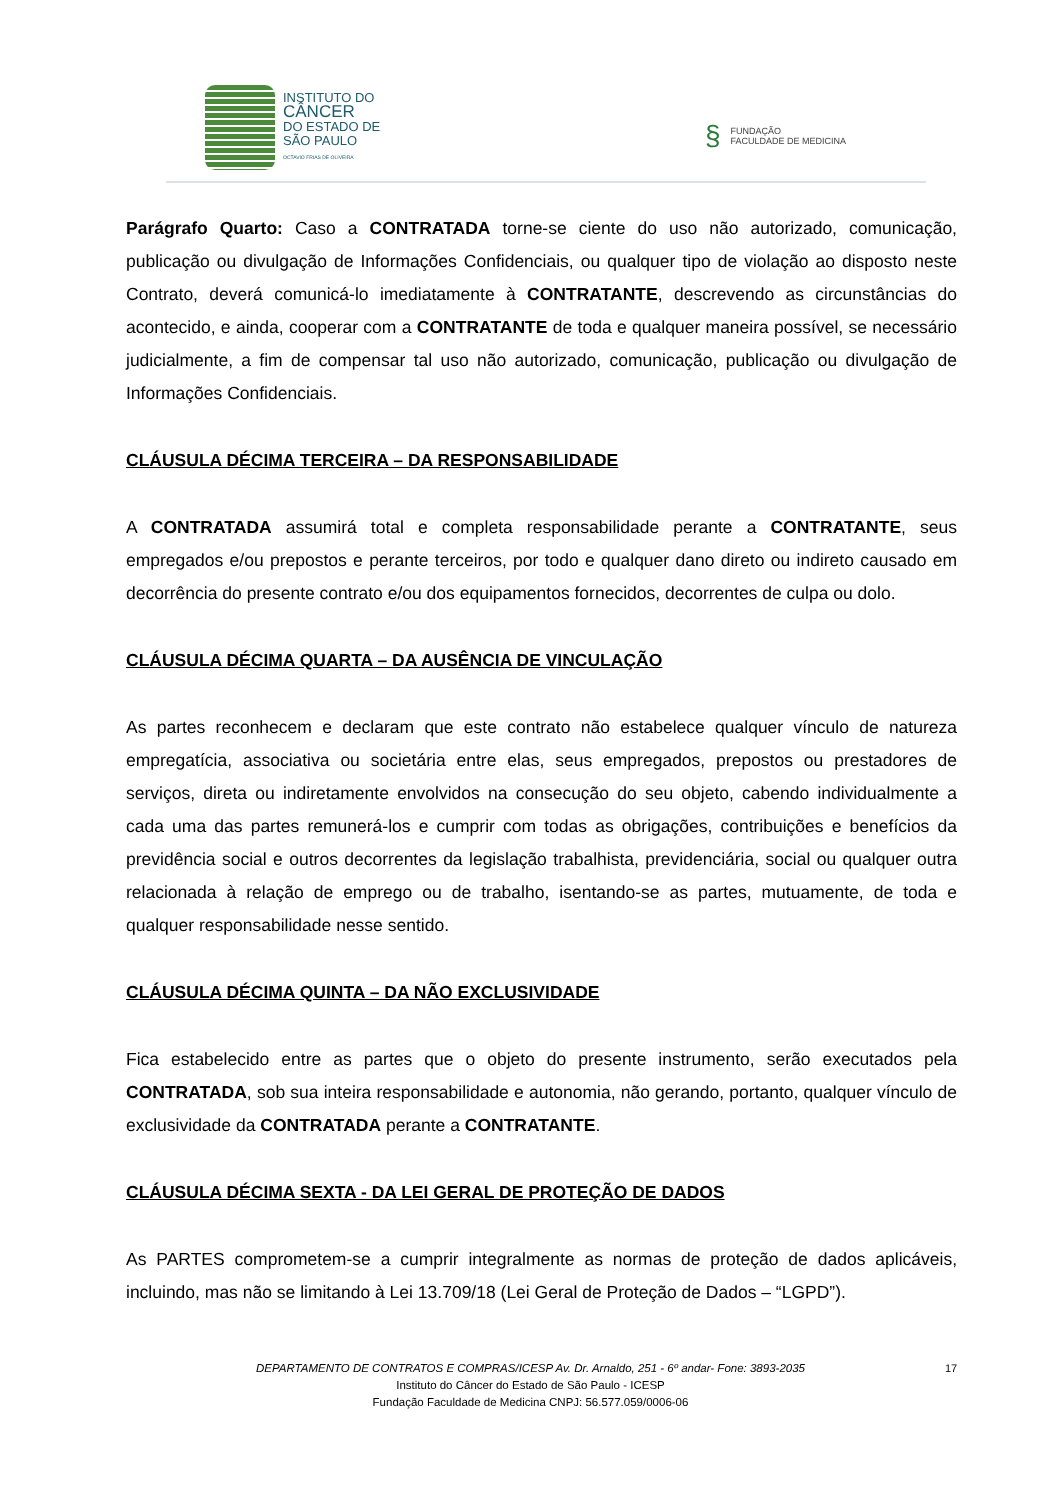INSTITUTO DO
CÂNCER
DO ESTADO DE
SÃO PAULO
OCTAVIO FRIAS DE OLIVEIRA
§
FUNDAÇÃO
FACULDADE DE MEDICINA
Parágrafo Quarto: Caso a CONTRATADA torne-se ciente do uso não autorizado, comunicação, publicação ou divulgação de Informações Confidenciais, ou qualquer tipo de violação ao disposto neste Contrato, deverá comunicá-lo imediatamente à CONTRATANTE, descrevendo as circunstâncias do acontecido, e ainda, cooperar com a CONTRATANTE de toda e qualquer maneira possível, se necessário judicialmente, a fim de compensar tal uso não autorizado, comunicação, publicação ou divulgação de Informações Confidenciais.
CLÁUSULA DÉCIMA TERCEIRA – DA RESPONSABILIDADE
A CONTRATADA assumirá total e completa responsabilidade perante a CONTRATANTE, seus empregados e/ou prepostos e perante terceiros, por todo e qualquer dano direto ou indireto causado em decorrência do presente contrato e/ou dos equipamentos fornecidos, decorrentes de culpa ou dolo.
CLÁUSULA DÉCIMA QUARTA – DA AUSÊNCIA DE VINCULAÇÃO
As partes reconhecem e declaram que este contrato não estabelece qualquer vínculo de natureza empregatícia, associativa ou societária entre elas, seus empregados, prepostos ou prestadores de serviços, direta ou indiretamente envolvidos na consecução do seu objeto, cabendo individualmente a cada uma das partes remunerá-los e cumprir com todas as obrigações, contribuições e benefícios da previdência social e outros decorrentes da legislação trabalhista, previdenciária, social ou qualquer outra relacionada à relação de emprego ou de trabalho, isentando-se as partes, mutuamente, de toda e qualquer responsabilidade nesse sentido.
CLÁUSULA DÉCIMA QUINTA – DA NÃO EXCLUSIVIDADE
Fica estabelecido entre as partes que o objeto do presente instrumento, serão executados pela CONTRATADA, sob sua inteira responsabilidade e autonomia, não gerando, portanto, qualquer vínculo de exclusividade da CONTRATADA perante a CONTRATANTE.
CLÁUSULA DÉCIMA SEXTA - DA LEI GERAL DE PROTEÇÃO DE DADOS
As PARTES comprometem-se a cumprir integralmente as normas de proteção de dados aplicáveis, incluindo, mas não se limitando à Lei 13.709/18 (Lei Geral de Proteção de Dados – “LGPD”).
17
DEPARTAMENTO DE CONTRATOS E COMPRAS/ICESP Av. Dr. Arnaldo, 251 - 6º andar- Fone: 3893-2035
Instituto do Câncer do Estado de São Paulo - ICESP
Fundação Faculdade de Medicina CNPJ: 56.577.059/0006-06